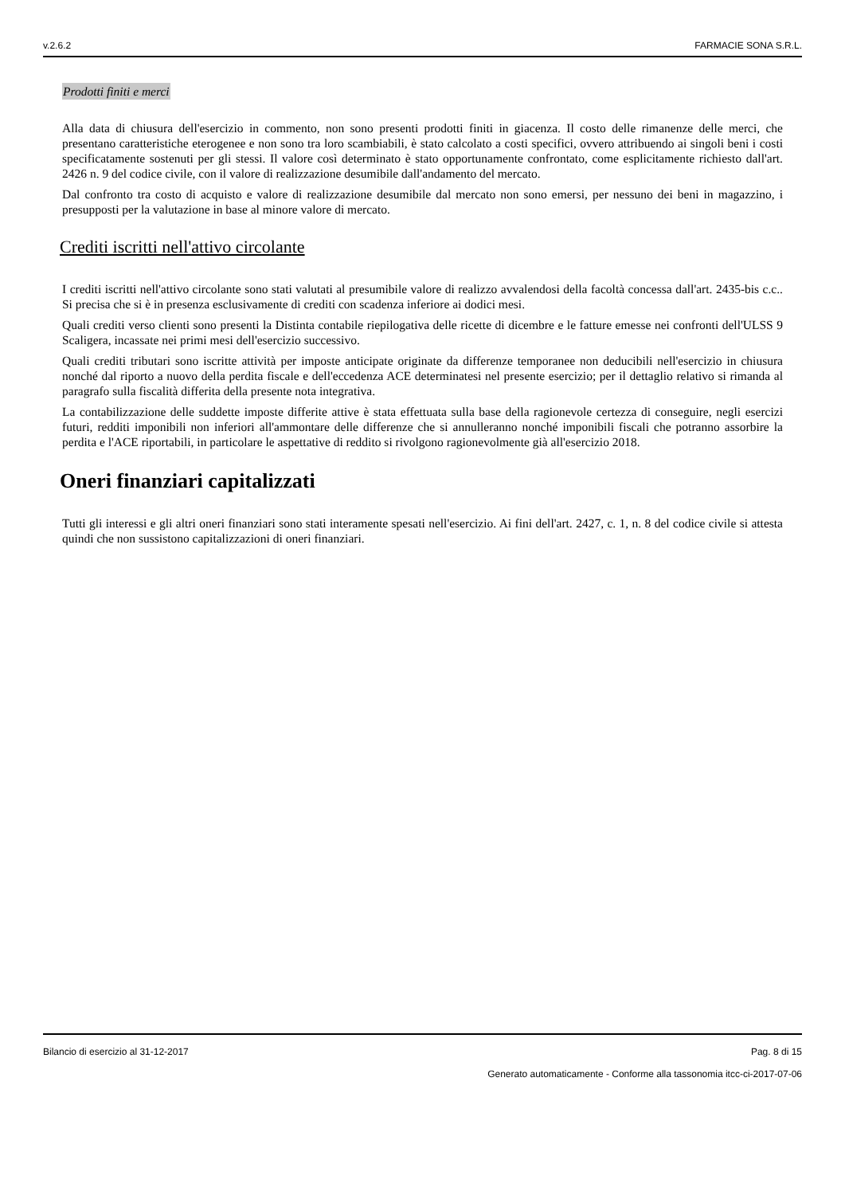v.2.6.2 FARMACIE SONA S.R.L.
Prodotti finiti e merci
Alla data di chiusura dell'esercizio in commento, non sono presenti prodotti finiti in giacenza. Il costo delle rimanenze delle merci, che presentano caratteristiche eterogenee e non sono tra loro scambiabili, è stato calcolato a costi specifici, ovvero attribuendo ai singoli beni i costi specificatamente sostenuti per gli stessi. Il valore così determinato è stato opportunamente confrontato, come esplicitamente richiesto dall'art. 2426 n. 9 del codice civile, con il valore di realizzazione desumibile dall'andamento del mercato.
Dal confronto tra costo di acquisto e valore di realizzazione desumibile dal mercato non sono emersi, per nessuno dei beni in magazzino, i presupposti per la valutazione in base al minore valore di mercato.
Crediti iscritti nell'attivo circolante
I crediti iscritti nell'attivo circolante sono stati valutati al presumibile valore di realizzo avvalendosi della facoltà concessa dall'art. 2435-bis c.c.. Si precisa che si è in presenza esclusivamente di crediti con scadenza inferiore ai dodici mesi.
Quali crediti verso clienti sono presenti la Distinta contabile riepilogativa delle ricette di dicembre e le fatture emesse nei confronti dell'ULSS 9 Scaligera, incassate nei primi mesi dell'esercizio successivo.
Quali crediti tributari sono iscritte attività per imposte anticipate originate da differenze temporanee non deducibili nell'esercizio in chiusura nonché dal riporto a nuovo della perdita fiscale e dell'eccedenza ACE determinatesi nel presente esercizio; per il dettaglio relativo si rimanda al paragrafo sulla fiscalità differita della presente nota integrativa.
La contabilizzazione delle suddette imposte differite attive è stata effettuata sulla base della ragionevole certezza di conseguire, negli esercizi futuri, redditi imponibili non inferiori all'ammontare delle differenze che si annulleranno nonché imponibili fiscali che potranno assorbire la perdita e l'ACE riportabili, in particolare le aspettative di reddito si rivolgono ragionevolmente già all'esercizio 2018.
Oneri finanziari capitalizzati
Tutti gli interessi e gli altri oneri finanziari sono stati interamente spesati nell'esercizio. Ai fini dell'art. 2427, c. 1, n. 8 del codice civile si attesta quindi che non sussistono capitalizzazioni di oneri finanziari.
Bilancio di esercizio al 31-12-2017 Pag. 8 di 15
Generato automaticamente - Conforme alla tassonomia itcc-ci-2017-07-06